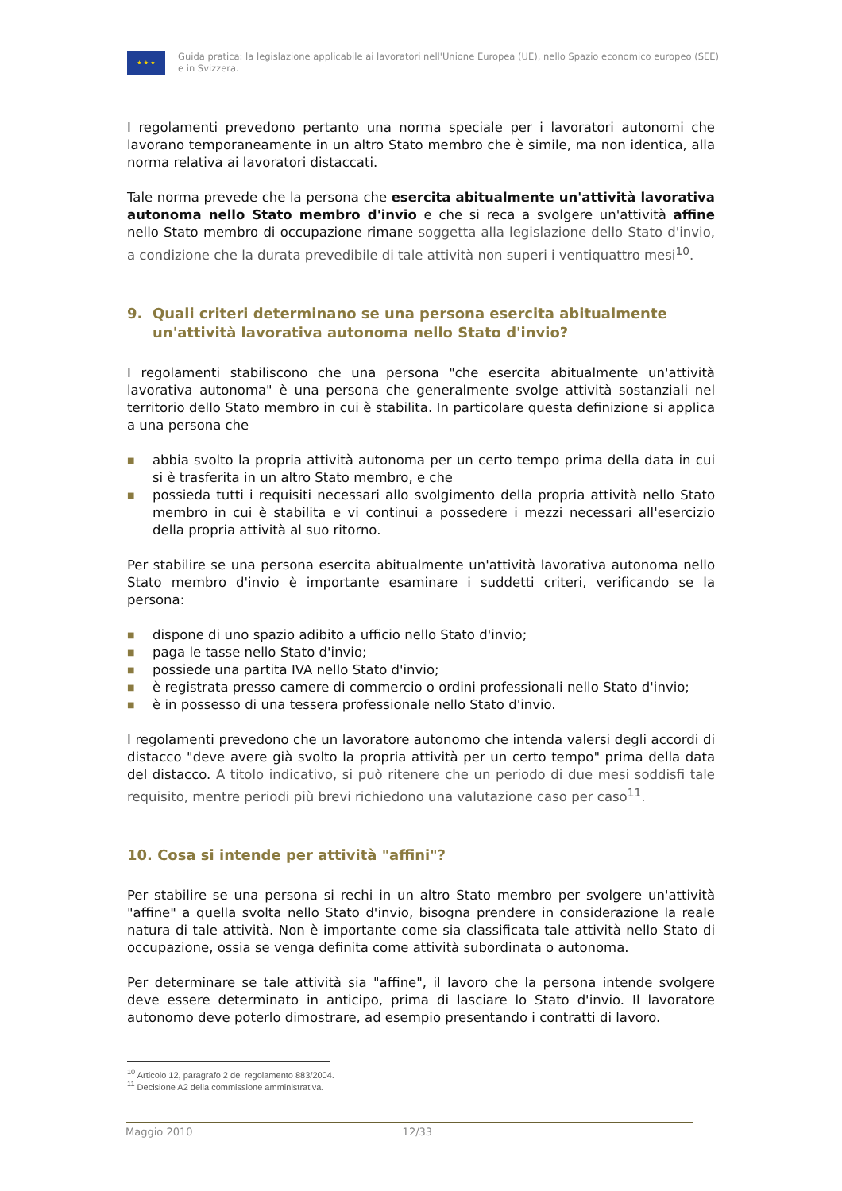★ ★ ★
Guida pratica: la legislazione applicabile ai lavoratori nell'Unione Europea (UE), nello Spazio economico europeo (SEE) e in Svizzera.
I regolamenti prevedono pertanto una norma speciale per i lavoratori autonomi che lavorano temporaneamente in un altro Stato membro che è simile, ma non identica, alla norma relativa ai lavoratori distaccati.
Tale norma prevede che la persona che esercita abitualmente un'attività lavorativa autonoma nello Stato membro d'invio e che si reca a svolgere un'attività affine nello Stato membro di occupazione rimane soggetta alla legislazione dello Stato d'invio, a condizione che la durata prevedibile di tale attività non superi i ventiquattro mesi<sup>10</sup>.
9. Quali criteri determinano se una persona esercita abitualmente un'attività lavorativa autonoma nello Stato d'invio?
I regolamenti stabiliscono che una persona "che esercita abitualmente un'attività lavorativa autonoma" è una persona che generalmente svolge attività sostanziali nel territorio dello Stato membro in cui è stabilita. In particolare questa definizione si applica a una persona che
■ abbia svolto la propria attività autonoma per un certo tempo prima della data in cui si è trasferita in un altro Stato membro, e che
■ possieda tutti i requisiti necessari allo svolgimento della propria attività nello Stato membro in cui è stabilita e vi continui a possedere i mezzi necessari all'esercizio della propria attività al suo ritorno.
Per stabilire se una persona esercita abitualmente un'attività lavorativa autonoma nello Stato membro d'invio è importante esaminare i suddetti criteri, verificando se la persona:
■ dispone di uno spazio adibito a ufficio nello Stato d'invio;
■ paga le tasse nello Stato d'invio;
■ possiede una partita IVA nello Stato d'invio;
■ è registrata presso camere di commercio o ordini professionali nello Stato d'invio;
■ è in possesso di una tessera professionale nello Stato d'invio.
I regolamenti prevedono che un lavoratore autonomo che intenda valersi degli accordi di distacco "deve avere già svolto la propria attività per un certo tempo" prima della data del distacco. A titolo indicativo, si può ritenere che un periodo di due mesi soddisfi tale requisito, mentre periodi più brevi richiedono una valutazione caso per caso<sup>11</sup>.
10. Cosa si intende per attività "affini"?
Per stabilire se una persona si rechi in un altro Stato membro per svolgere un'attività "affine" a quella svolta nello Stato d'invio, bisogna prendere in considerazione la reale natura di tale attività. Non è importante come sia classificata tale attività nello Stato di occupazione, ossia se venga definita come attività subordinata o autonoma.
Per determinare se tale attività sia "affine", il lavoro che la persona intende svolgere deve essere determinato in anticipo, prima di lasciare lo Stato d'invio. Il lavoratore autonomo deve poterlo dimostrare, ad esempio presentando i contratti di lavoro.
<sup>10</sup> Articolo 12, paragrafo 2 del regolamento 883/2004.
<sup>11</sup> Decisione A2 della commissione amministrativa.
Maggio 2010 12/33